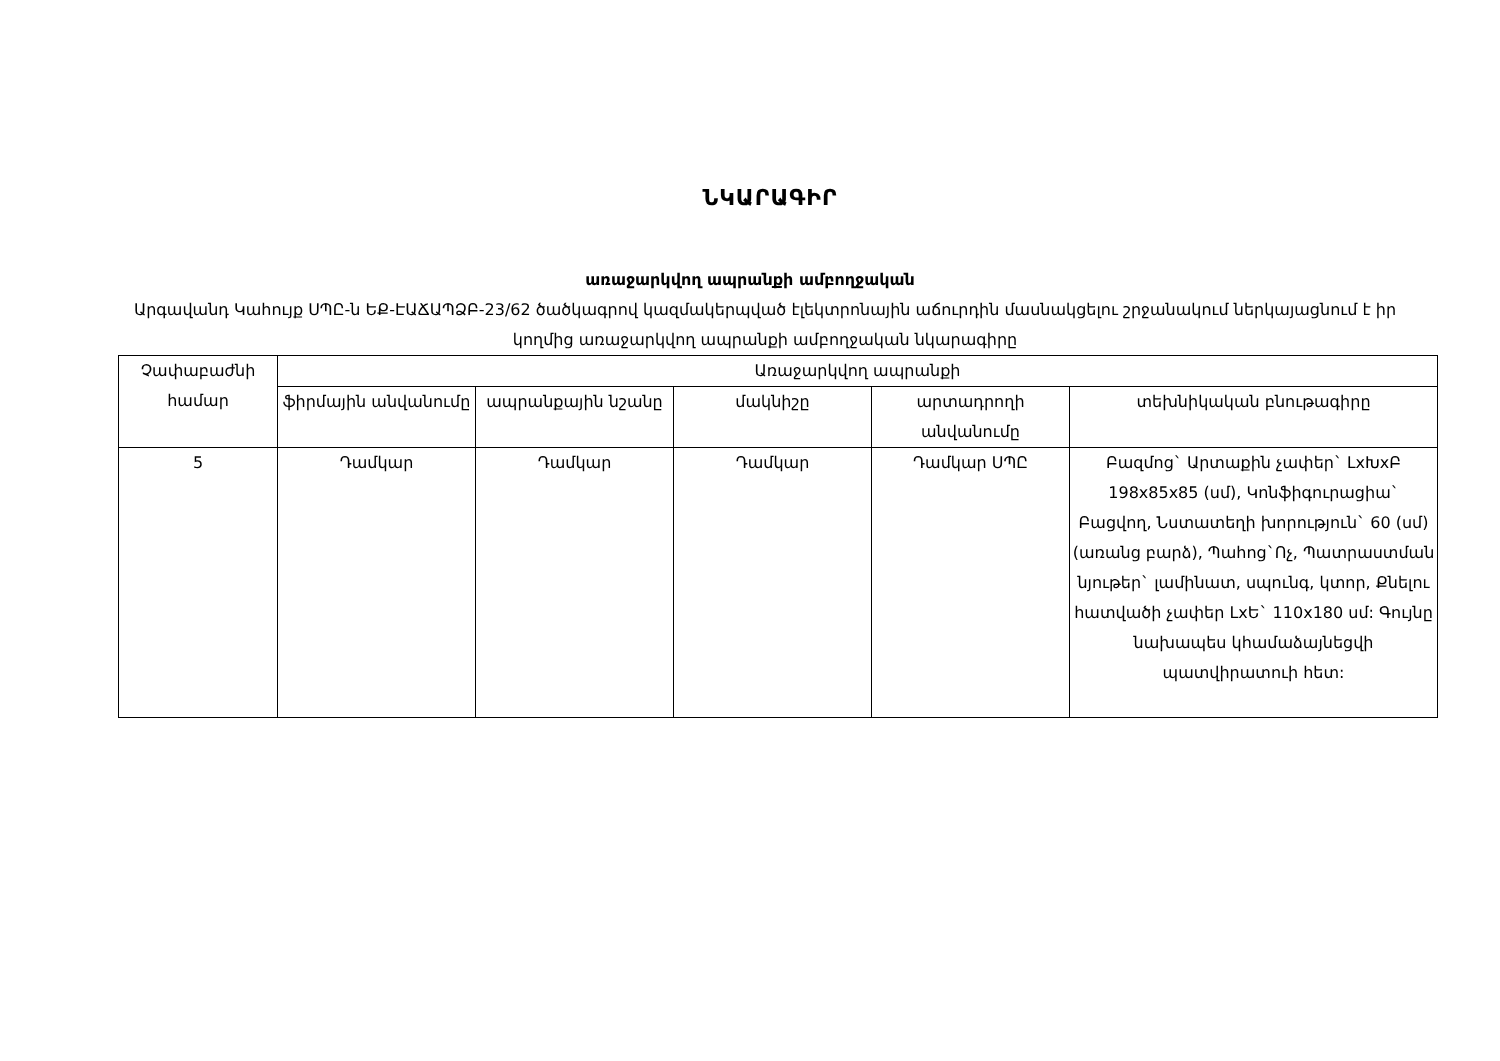ՆԿԱՐԱԳԻՐ
առաջարկվող ապրանքի ամբողջական
Արգավանդ Կահույք ՍՊԸ-ն ԵՔ-ԷԱՃԱՊՁԲ-23/62 ծածկագրով կազմակերպված էլեկտրոնային աճուրդին մասնակցելու շրջանակում ներկայացնում է իր կողմից առաջարկվող ապրանքի ամբողջական նկարագիրը
| Չափաբաժնի համար | Առաջարկվող ապրանքի | | | | |
| | ֆիրմային անվանումը | ապրանքային նշանը | մակնիշը | արտադրողի անվանումը | տեխնիկական բնութագիրը |
| 5 | Դամկար | Դամկար | Դամկար | Դամկար ՍՊԸ | Բազմոց` Արտաքին չափեր` ԼxԽxԲ 198x85x85 (սմ), Կոնֆիգուրացիա` Բացվող, Նստատեղի խորություն` 60 (սմ) (առանց բարձ), Պահոց`Ոչ, Պատրաստման նյութեր` լամինատ, սպունգ, կտոր, Քնելու հատվածի չափեր LxԵ` 110x180 սմ: Գույնը նախապես կհամաձայնեցվի պատվիրատուի հետ: |